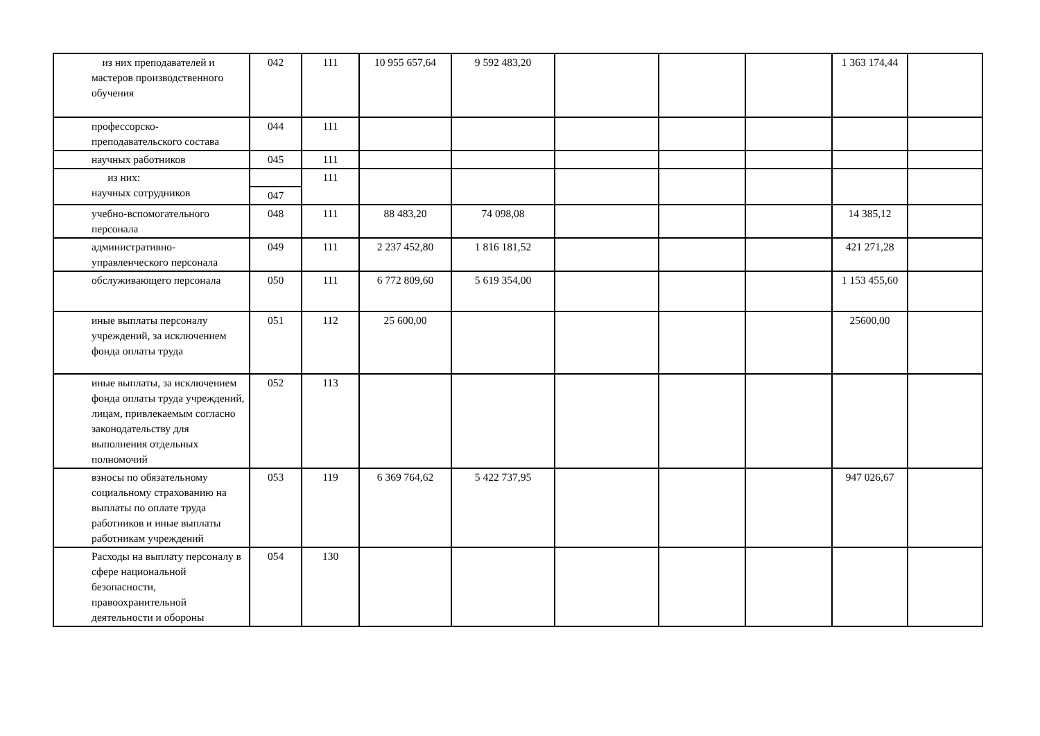| из них преподавателей и мастеров производственного обучения | 042 | 111 | 10 955 657,64 | 9 592 483,20 | | | | 1 363 174,44 | |
| профессорско-преподавательского состава | 044 | 111 | | | | | | | |
| научных работников | 045 | 111 | | | | | | | |
| из них: научных сотрудников | | 111 | | | | | | | |
| | 047 | | | | | | | | |
| учебно-вспомогательного персонала | 048 | 111 | 88 483,20 | 74 098,08 | | | | 14 385,12 | |
| административно-управленческого персонала | 049 | 111 | 2 237 452,80 | 1 816 181,52 | | | | 421 271,28 | |
| обслуживающего персонала | 050 | 111 | 6 772 809,60 | 5 619 354,00 | | | | 1 153 455,60 | |
| иные выплаты персоналу учреждений, за исключением фонда оплаты труда | 051 | 112 | 25 600,00 | | | | | 25600,00 | |
| иные выплаты, за исключением фонда оплаты труда учреждений, лицам, привлекаемым согласно законодательству для выполнения отдельных полномочий | 052 | 113 | | | | | | | |
| взносы по обязательному социальному страхованию на выплаты по оплате труда работников и иные выплаты работникам учреждений | 053 | 119 | 6 369 764,62 | 5 422 737,95 | | | | 947 026,67 | |
| Расходы на выплату персоналу в сфере национальной безопасности, правоохранительной деятельности и обороны | 054 | 130 | | | | | | | |